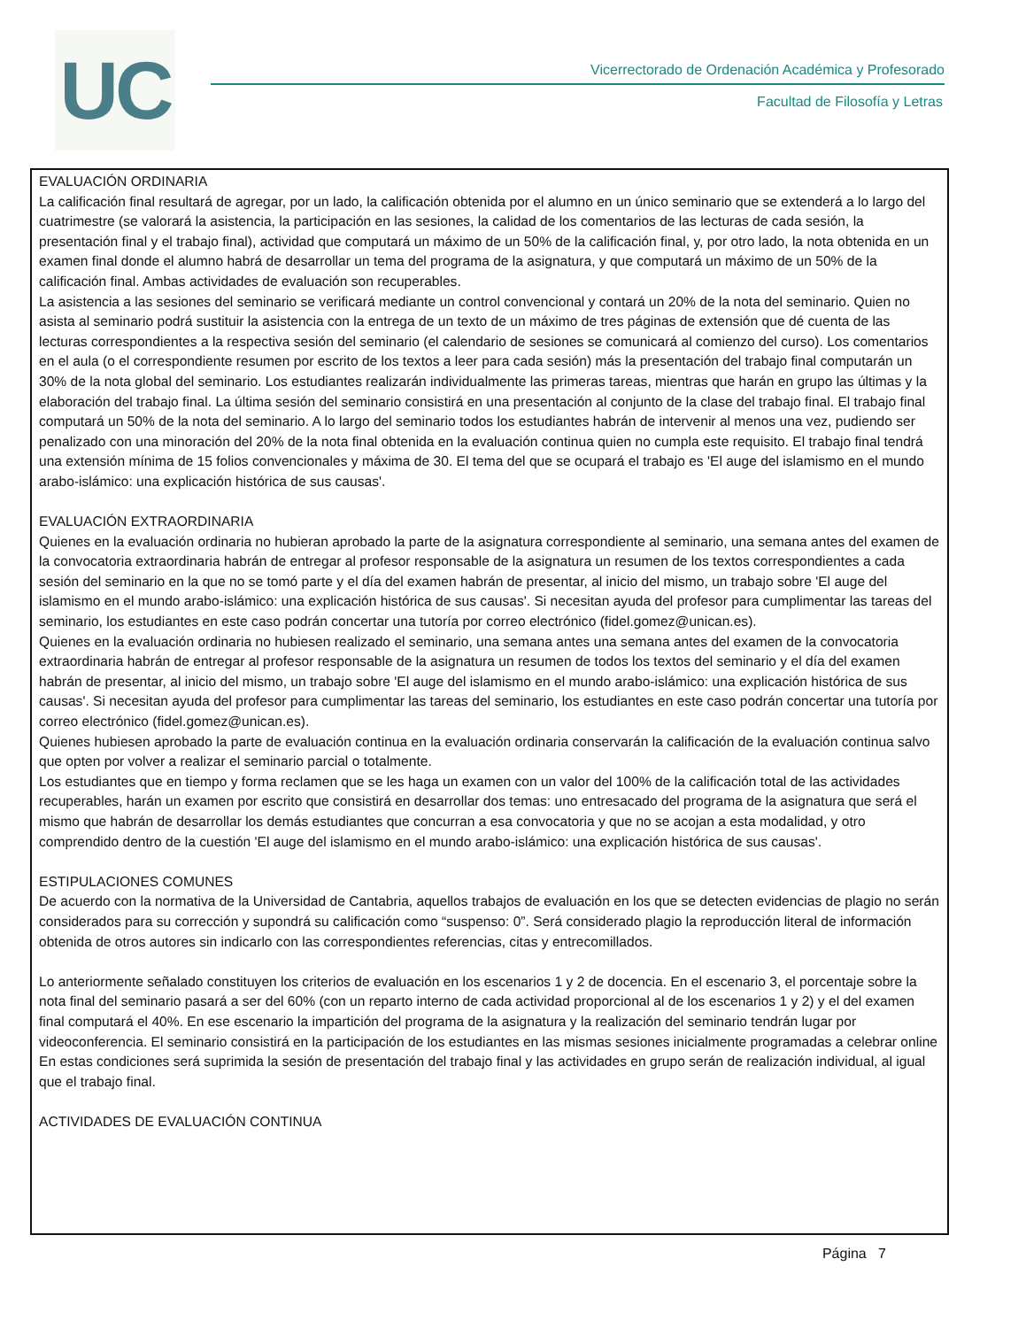UC
Vicerrectorado de Ordenación Académica y Profesorado
Facultad de Filosofía y Letras
EVALUACIÓN ORDINARIA
La calificación final resultará de agregar, por un lado, la calificación obtenida por el alumno en un único seminario que se extenderá a lo largo del cuatrimestre (se valorará la asistencia, la participación en las sesiones, la calidad de los comentarios de las lecturas de cada sesión, la presentación final y el trabajo final), actividad que computará un máximo de un 50% de la calificación final, y, por otro lado, la nota obtenida en un examen final donde el alumno habrá de desarrollar un tema del programa de la asignatura, y que computará un máximo de un 50% de la calificación final. Ambas actividades de evaluación son recuperables.
La asistencia a las sesiones del seminario se verificará mediante un control convencional y contará un 20% de la nota del seminario. Quien no asista al seminario podrá sustituir la asistencia con la entrega de un texto de un máximo de tres páginas de extensión que dé cuenta de las lecturas correspondientes a la respectiva sesión del seminario (el calendario de sesiones se comunicará al comienzo del curso). Los comentarios en el aula (o el correspondiente resumen por escrito de los textos a leer para cada sesión) más la presentación del trabajo final computarán un 30% de la nota global del seminario. Los estudiantes realizarán individualmente las primeras tareas, mientras que harán en grupo las últimas y la elaboración del trabajo final. La última sesión del seminario consistirá en una presentación al conjunto de la clase del trabajo final. El trabajo final computará un 50% de la nota del seminario. A lo largo del seminario todos los estudiantes habrán de intervenir al menos una vez, pudiendo ser penalizado con una minoración del 20% de la nota final obtenida en la evaluación continua quien no cumpla este requisito. El trabajo final tendrá una extensión mínima de 15 folios convencionales y máxima de 30. El tema del que se ocupará el trabajo es 'El auge del islamismo en el mundo arabo-islámico: una explicación histórica de sus causas'.
EVALUACIÓN EXTRAORDINARIA
Quienes en la evaluación ordinaria no hubieran aprobado la parte de la asignatura correspondiente al seminario, una semana antes del examen de la convocatoria extraordinaria habrán de entregar al profesor responsable de la asignatura un resumen de los textos correspondientes a cada sesión del seminario en la que no se tomó parte y el día del examen habrán de presentar, al inicio del mismo, un trabajo sobre 'El auge del islamismo en el mundo arabo-islámico: una explicación histórica de sus causas'. Si necesitan ayuda del profesor para cumplimentar las tareas del seminario, los estudiantes en este caso podrán concertar una tutoría por correo electrónico (fidel.gomez@unican.es).
Quienes en la evaluación ordinaria no hubiesen realizado el seminario, una semana antes una semana antes del examen de la convocatoria extraordinaria habrán de entregar al profesor responsable de la asignatura un resumen de todos los textos del seminario y el día del examen habrán de presentar, al inicio del mismo, un trabajo sobre 'El auge del islamismo en el mundo arabo-islámico: una explicación histórica de sus causas'. Si necesitan ayuda del profesor para cumplimentar las tareas del seminario, los estudiantes en este caso podrán concertar una tutoría por correo electrónico (fidel.gomez@unican.es).
Quienes hubiesen aprobado la parte de evaluación continua en la evaluación ordinaria conservarán la calificación de la evaluación continua salvo que opten por volver a realizar el seminario parcial o totalmente.
Los estudiantes que en tiempo y forma reclamen que se les haga un examen con un valor del 100% de la calificación total de las actividades recuperables, harán un examen por escrito que consistirá en desarrollar dos temas: uno entresacado del programa de la asignatura que será el mismo que habrán de desarrollar los demás estudiantes que concurran a esa convocatoria y que no se acojan a esta modalidad, y otro comprendido dentro de la cuestión 'El auge del islamismo en el mundo arabo-islámico: una explicación histórica de sus causas'.
ESTIPULACIONES COMUNES
De acuerdo con la normativa de la Universidad de Cantabria, aquellos trabajos de evaluación en los que se detecten evidencias de plagio no serán considerados para su corrección y supondrá su calificación como “suspenso: 0”. Será considerado plagio la reproducción literal de información obtenida de otros autores sin indicarlo con las correspondientes referencias, citas y entrecomillados.
Lo anteriormente señalado constituyen los criterios de evaluación en los escenarios 1 y 2 de docencia. En el escenario 3, el porcentaje sobre la nota final del seminario pasará a ser del 60% (con un reparto interno de cada actividad proporcional al de los escenarios 1 y 2) y el del examen final computará el 40%. En ese escenario la impartición del programa de la asignatura y la realización del seminario tendrán lugar por videoconferencia. El seminario consistirá en la participación de los estudiantes en las mismas sesiones inicialmente programadas a celebrar online En estas condiciones será suprimida la sesión de presentación del trabajo final y las actividades en grupo serán de realización individual, al igual que el trabajo final.
ACTIVIDADES DE EVALUACIÓN CONTINUA
Página 7